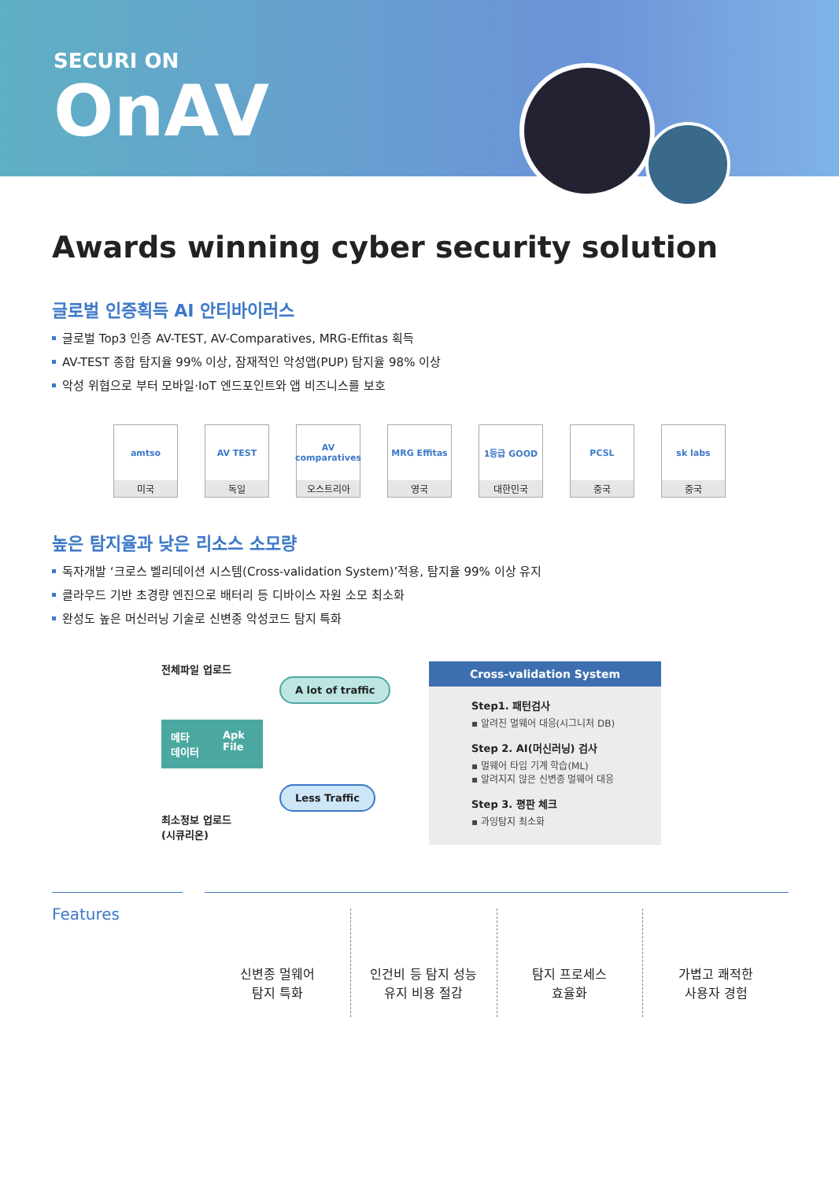SECURI ON
OnAV
Awards winning cyber security solution
글로벌 인증획득 AI 안티바이러스
글로벌 Top3 인증 AV-TEST, AV-Comparatives, MRG-Effitas 획득
AV-TEST 종합 탐지율 99% 이상, 잠재적인 악성앱(PUP) 탐지율 98% 이상
악성 위협으로 부터 모바일·IoT 엔드포인트와 앱 비즈니스를 보호
amtso
미국
AV TEST
독일
AV comparatives
오스트리아
MRG Effitas
영국
1등급 GOOD
대한민국
PCSL
중국
sk labs
중국
높은 탐지율과 낮은 리소스 소모량
독자개발 ‘크로스 벨리데이션 시스템(Cross-validation System)’적용, 탐지율 99% 이상 유지
클라우드 기반 초경량 엔진으로 배터리 등 디바이스 자원 소모 최소화
완성도 높은 머신러닝 기술로 신변종 악성코드 탐지 특화
전체파일 업로드
A lot of traffic
메타
데이터 Apk
File
Less Traffic
최소정보 업로드
(시큐리온)
Cross-validation System
Step1. 패턴검사
▪ 알려진 멀웨어 대응(시그니처 DB)
Step 2. AI(머신러닝) 검사
▪ 멀웨어 타입 기계 학습(ML)
▪ 알려지지 않은 신변종 멀웨어 대응
Step 3. 평판 체크
▪ 과잉탐지 최소화
Features
신변종 멀웨어
탐지 특화
인건비 등 탐지 성능
유지 비용 절감
탐지 프로세스
효율화
가볍고 쾌적한
사용자 경험